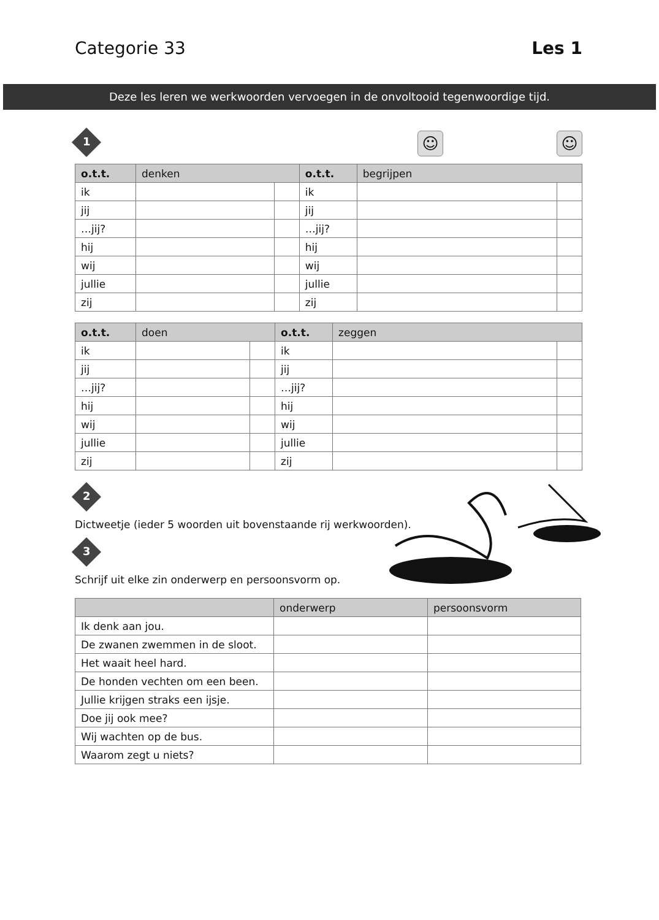Categorie 33 Les 1
Deze les leren we werkwoorden vervoegen in de onvoltooid tegenwoordige tijd.
1
☺ ☺
| o.t.t. | denken | | o.t.t. | begrijpen | |
| --- | --- | --- | --- | --- | --- |
| ik | | | ik | | |
| jij | | | jij | | |
| …jij? | | | …jij? | | |
| hij | | | hij | | |
| wij | | | wij | | |
| jullie | | | jullie | | |
| zij | | | zij | | |
| o.t.t. | doen | | o.t.t. | zeggen | |
| --- | --- | --- | --- | --- | --- |
| ik | | | ik | | |
| jij | | | jij | | |
| …jij? | | | …jij? | | |
| hij | | | hij | | |
| wij | | | wij | | |
| jullie | | | jullie | | |
| zij | | | zij | | |
2
Dictweetje (ieder 5 woorden uit bovenstaande rij werkwoorden).
3
Schrijf uit elke zin onderwerp en persoonsvorm op.
| | onderwerp | persoonsvorm |
| --- | --- | --- |
| Ik denk aan jou. | | |
| De zwanen zwemmen in de sloot. | | |
| Het waait heel hard. | | |
| De honden vechten om een been. | | |
| Jullie krijgen straks een ijsje. | | |
| Doe jij ook mee? | | |
| Wij wachten op de bus. | | |
| Waarom zegt u niets? | | |